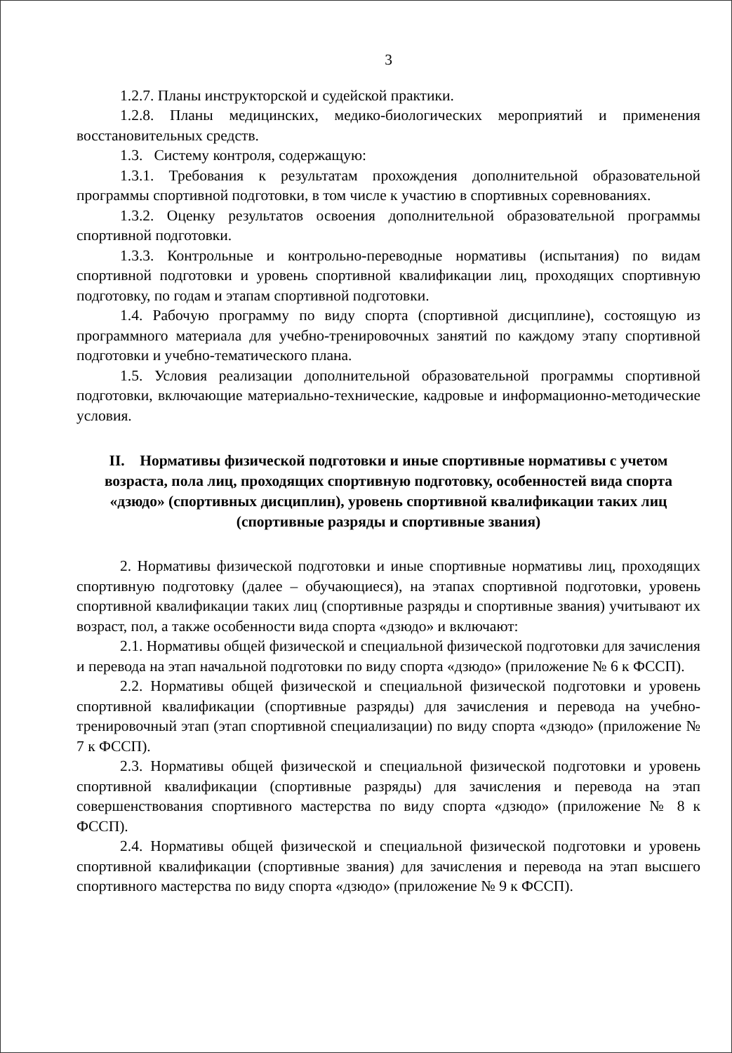3
1.2.7. Планы инструкторской и судейской практики.
1.2.8. Планы медицинских, медико-биологических мероприятий и применения восстановительных средств.
1.3. Систему контроля, содержащую:
1.3.1. Требования к результатам прохождения дополнительной образовательной программы спортивной подготовки, в том числе к участию в спортивных соревнованиях.
1.3.2. Оценку результатов освоения дополнительной образовательной программы спортивной подготовки.
1.3.3. Контрольные и контрольно-переводные нормативы (испытания) по видам спортивной подготовки и уровень спортивной квалификации лиц, проходящих спортивную подготовку, по годам и этапам спортивной подготовки.
1.4. Рабочую программу по виду спорта (спортивной дисциплине), состоящую из программного материала для учебно-тренировочных занятий по каждому этапу спортивной подготовки и учебно-тематического плана.
1.5. Условия реализации дополнительной образовательной программы спортивной подготовки, включающие материально-технические, кадровые и информационно-методические условия.
II. Нормативы физической подготовки и иные спортивные нормативы с учетом возраста, пола лиц, проходящих спортивную подготовку, особенностей вида спорта «дзюдо» (спортивных дисциплин), уровень спортивной квалификации таких лиц (спортивные разряды и спортивные звания)
2. Нормативы физической подготовки и иные спортивные нормативы лиц, проходящих спортивную подготовку (далее – обучающиеся), на этапах спортивной подготовки, уровень спортивной квалификации таких лиц (спортивные разряды и спортивные звания) учитывают их возраст, пол, а также особенности вида спорта «дзюдо» и включают:
2.1. Нормативы общей физической и специальной физической подготовки для зачисления и перевода на этап начальной подготовки по виду спорта «дзюдо» (приложение № 6 к ФССП).
2.2. Нормативы общей физической и специальной физической подготовки и уровень спортивной квалификации (спортивные разряды) для зачисления и перевода на учебно-тренировочный этап (этап спортивной специализации) по виду спорта «дзюдо» (приложение № 7 к ФССП).
2.3. Нормативы общей физической и специальной физической подготовки и уровень спортивной квалификации (спортивные разряды) для зачисления и перевода на этап совершенствования спортивного мастерства по виду спорта «дзюдо» (приложение № 8 к ФССП).
2.4. Нормативы общей физической и специальной физической подготовки и уровень спортивной квалификации (спортивные звания) для зачисления и перевода на этап высшего спортивного мастерства по виду спорта «дзюдо» (приложение № 9 к ФССП).